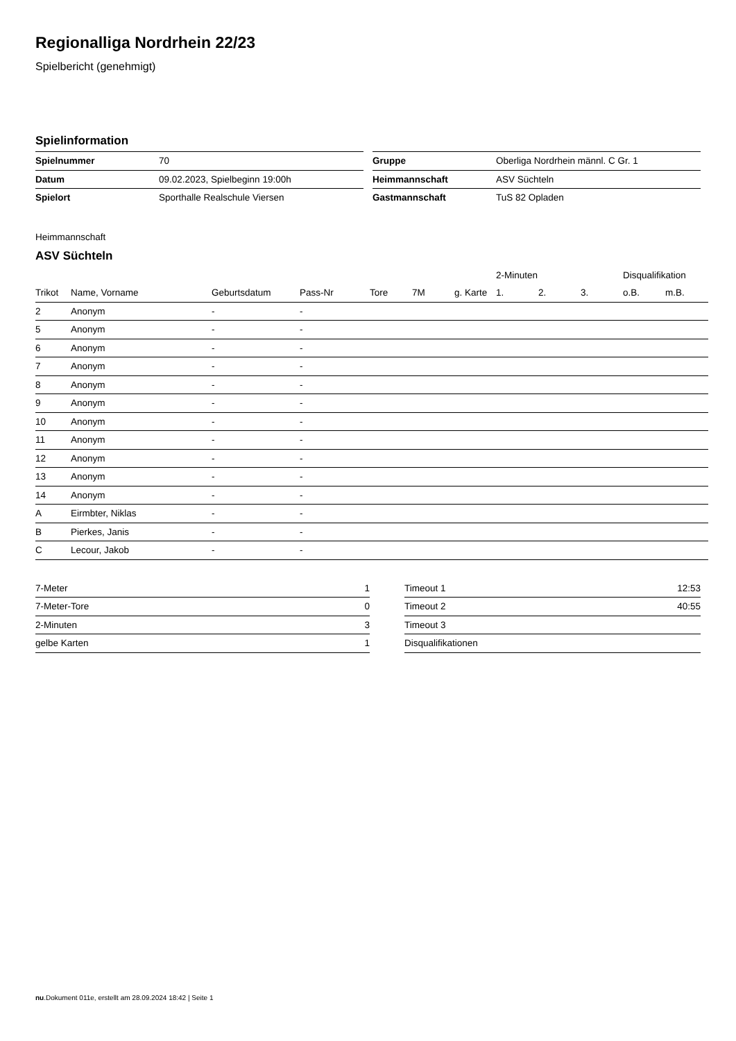Regionalliga Nordrhein 22/23
Spielbericht (genehmigt)
Spielinformation
| Spielnummer | 70 |
| Datum | 09.02.2023, Spielbeginn 19:00h |
| Spielort | Sporthalle Realschule Viersen |
| Gruppe | Oberliga Nordrhein männl. C Gr. 1 |
| Heimmannschaft | ASV Süchteln |
| Gastmannschaft | TuS 82 Opladen |
Heimmannschaft
ASV Süchteln
| | | | | | | | 2-Minuten | | | Disqualifikation | |
| --- | --- | --- | --- | --- | --- | --- | --- | --- | --- | --- | --- |
| Trikot | Name, Vorname | Geburtsdatum | Pass-Nr | Tore | 7M | g. Karte | 1. | 2. | 3. | o.B. | m.B. |
| 2 | Anonym | - | - | | | | | | | | |
| 5 | Anonym | - | - | | | | | | | | |
| 6 | Anonym | - | - | | | | | | | | |
| 7 | Anonym | - | - | | | | | | | | |
| 8 | Anonym | - | - | | | | | | | | |
| 9 | Anonym | - | - | | | | | | | | |
| 10 | Anonym | - | - | | | | | | | | |
| 11 | Anonym | - | - | | | | | | | | |
| 12 | Anonym | - | - | | | | | | | | |
| 13 | Anonym | - | - | | | | | | | | |
| 14 | Anonym | - | - | | | | | | | | |
| A | Eirmbter, Niklas | - | - | | | | | | | | |
| B | Pierkes, Janis | - | - | | | | | | | | |
| C | Lecour, Jakob | - | - | | | | | | | | |
| 7-Meter | 1 |
| 7-Meter-Tore | 0 |
| 2-Minuten | 3 |
| gelbe Karten | 1 |
| Timeout 1 | 12:53 |
| Timeout 2 | 40:55 |
| Timeout 3 | |
| Disqualifikationen | |
nu.Dokument 011e, erstellt am 28.09.2024 18:42 | Seite 1